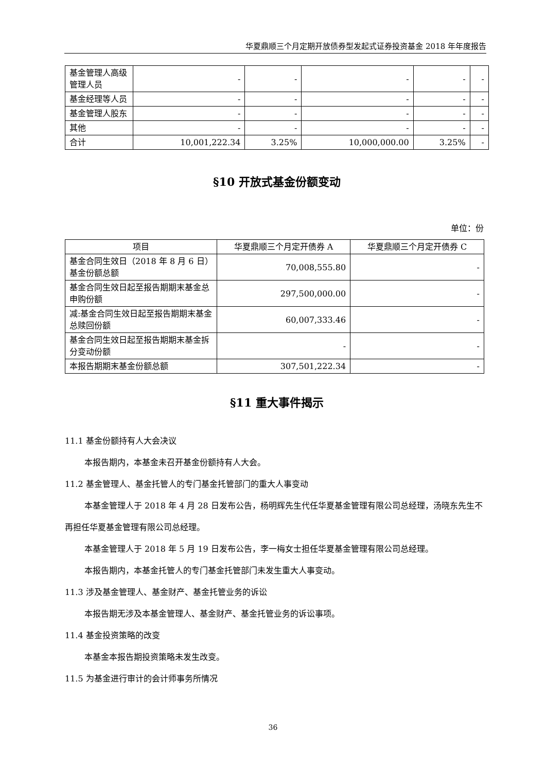华夏鼎顺三个月定期开放债券型发起式证券投资基金 2018 年年度报告
| 基金管理人高级管理人员 | - | - | - | - | - |
| 基金经理等人员 | - | - | - | - | - |
| 基金管理人股东 | - | - | - | - | - |
| 其他 | - | - | - | - | - |
| 合计 | 10,001,222.34 | 3.25% | 10,000,000.00 | 3.25% | - |
§10 开放式基金份额变动
单位：份
| 项目 | 华夏鼎顺三个月定开债券 A | 华夏鼎顺三个月定开债券 C |
| --- | --- | --- |
| 基金合同生效日（2018 年 8 月 6 日）基金份额总额 | 70,008,555.80 | - |
| 基金合同生效日起至报告期期末基金总申购份额 | 297,500,000.00 | - |
| 减:基金合同生效日起至报告期期末基金总赎回份额 | 60,007,333.46 | - |
| 基金合同生效日起至报告期期末基金拆分变动份额 | - | - |
| 本报告期期末基金份额总额 | 307,501,222.34 | - |
§11 重大事件揭示
11.1 基金份额持有人大会决议
本报告期内，本基金未召开基金份额持有人大会。
11.2 基金管理人、基金托管人的专门基金托管部门的重大人事变动
本基金管理人于 2018 年 4 月 28 日发布公告，杨明辉先生代任华夏基金管理有限公司总经理，汤晓东先生不再担任华夏基金管理有限公司总经理。
本基金管理人于 2018 年 5 月 19 日发布公告，李一梅女士担任华夏基金管理有限公司总经理。
本报告期内，本基金托管人的专门基金托管部门未发生重大人事变动。
11.3 涉及基金管理人、基金财产、基金托管业务的诉讼
本报告期无涉及本基金管理人、基金财产、基金托管业务的诉讼事项。
11.4 基金投资策略的改变
本基金本报告期投资策略未发生改变。
11.5 为基金进行审计的会计师事务所情况
36